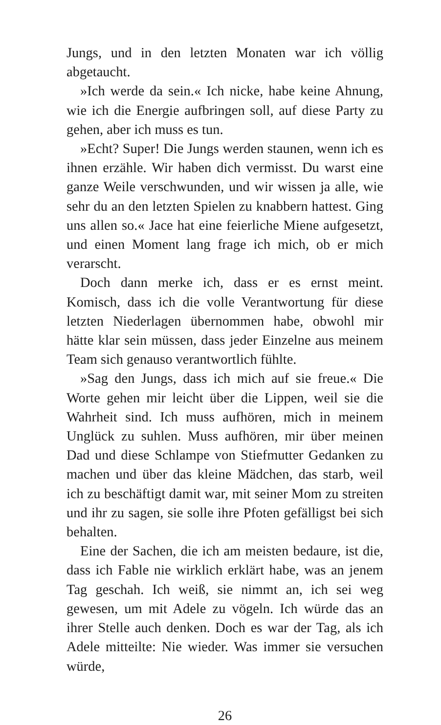Jungs, und in den letzten Monaten war ich völlig abgetaucht.
»Ich werde da sein.« Ich nicke, habe keine Ahnung, wie ich die Energie aufbringen soll, auf diese Party zu gehen, aber ich muss es tun.
»Echt? Super! Die Jungs werden staunen, wenn ich es ihnen erzähle. Wir haben dich vermisst. Du warst eine ganze Weile verschwunden, und wir wissen ja alle, wie sehr du an den letzten Spielen zu knabbern hattest. Ging uns allen so.« Jace hat eine feierliche Miene aufgesetzt, und einen Moment lang frage ich mich, ob er mich verarscht.
Doch dann merke ich, dass er es ernst meint. Komisch, dass ich die volle Verantwortung für diese letzten Niederlagen übernommen habe, obwohl mir hätte klar sein müssen, dass jeder Einzelne aus meinem Team sich genauso verantwortlich fühlte.
»Sag den Jungs, dass ich mich auf sie freue.« Die Worte gehen mir leicht über die Lippen, weil sie die Wahrheit sind. Ich muss aufhören, mich in meinem Unglück zu suhlen. Muss aufhören, mir über meinen Dad und diese Schlampe von Stiefmutter Gedanken zu machen und über das kleine Mädchen, das starb, weil ich zu beschäftigt damit war, mit seiner Mom zu streiten und ihr zu sagen, sie solle ihre Pfoten gefälligst bei sich behalten.
Eine der Sachen, die ich am meisten bedaure, ist die, dass ich Fable nie wirklich erklärt habe, was an jenem Tag geschah. Ich weiß, sie nimmt an, ich sei weg gewesen, um mit Adele zu vögeln. Ich würde das an ihrer Stelle auch denken. Doch es war der Tag, als ich Adele mitteilte: Nie wieder. Was immer sie versuchen würde,
26